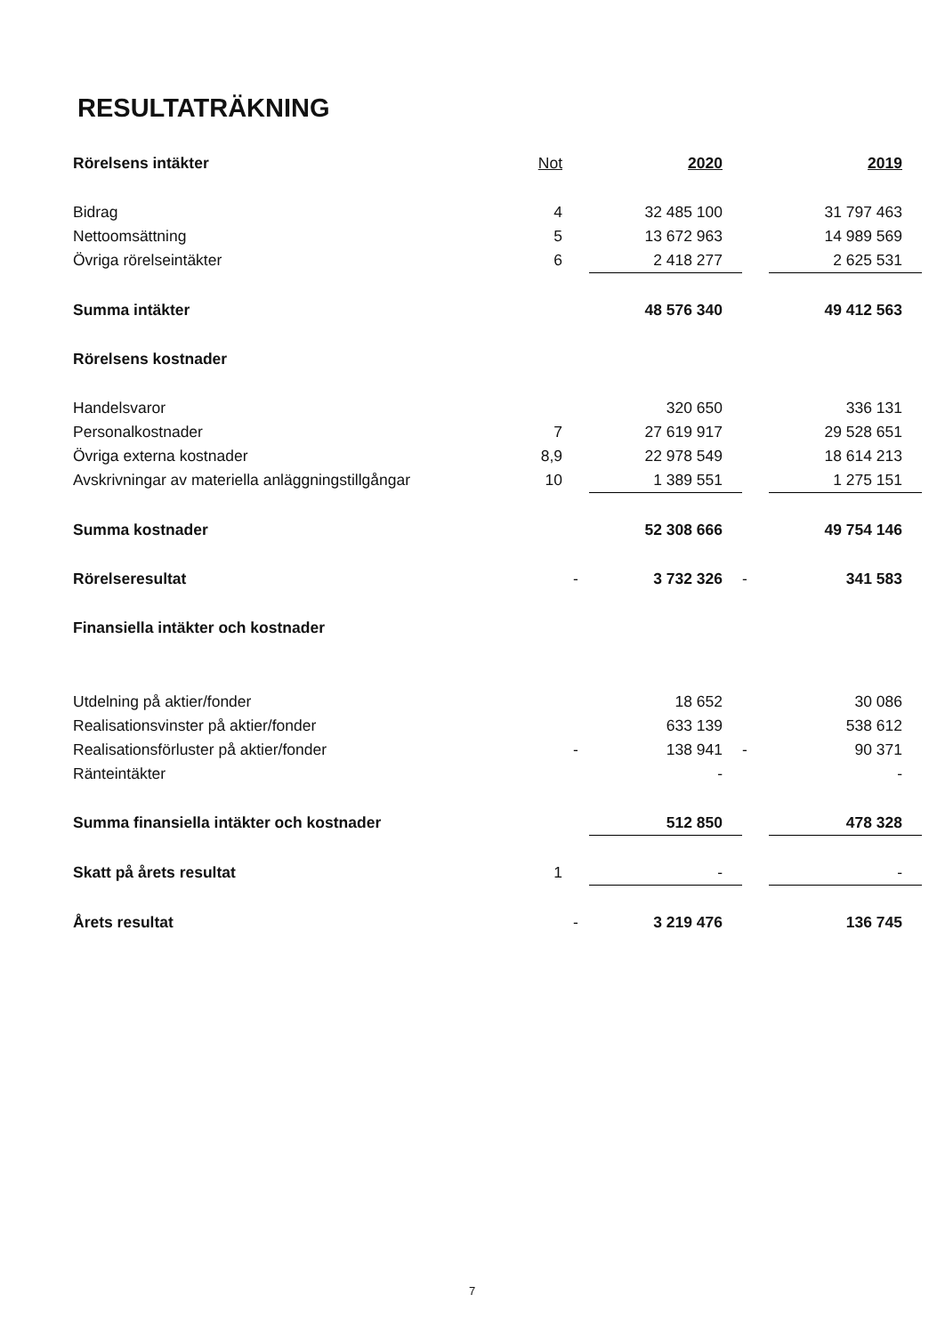RESULTATRÄKNING
| Rörelsens intäkter | Not | | 2020 | | 2019 |
| Bidrag | 4 | | 32 485 100 | | 31 797 463 |
| Nettoomsättning | 5 | | 13 672 963 | | 14 989 569 |
| Övriga rörelseintäkter | 6 | | 2 418 277 | | 2 625 531 |
| Summa intäkter | | | 48 576 340 | | 49 412 563 |
| Rörelsens kostnader | | | | | |
| Handelsvaror | | | 320 650 | | 336 131 |
| Personalkostnader | 7 | | 27 619 917 | | 29 528 651 |
| Övriga externa kostnader | 8,9 | | 22 978 549 | | 18 614 213 |
| Avskrivningar av materiella anläggningstillgångar | 10 | | 1 389 551 | | 1 275 151 |
| Summa kostnader | | | 52 308 666 | | 49 754 146 |
| Rörelseresultat | | - | 3 732 326 | - | 341 583 |
| Finansiella intäkter och kostnader | | | | | |
| Utdelning på aktier/fonder | | | 18 652 | | 30 086 |
| Realisationsvinster på aktier/fonder | | | 633 139 | | 538 612 |
| Realisationsförluster på aktier/fonder | | - | 138 941 | - | 90 371 |
| Ränteintäkter | | | - | | - |
| Summa finansiella intäkter och kostnader | | | 512 850 | | 478 328 |
| Skatt på årets resultat | 1 | | - | | - |
| Årets resultat | | - | 3 219 476 | | 136 745 |
7